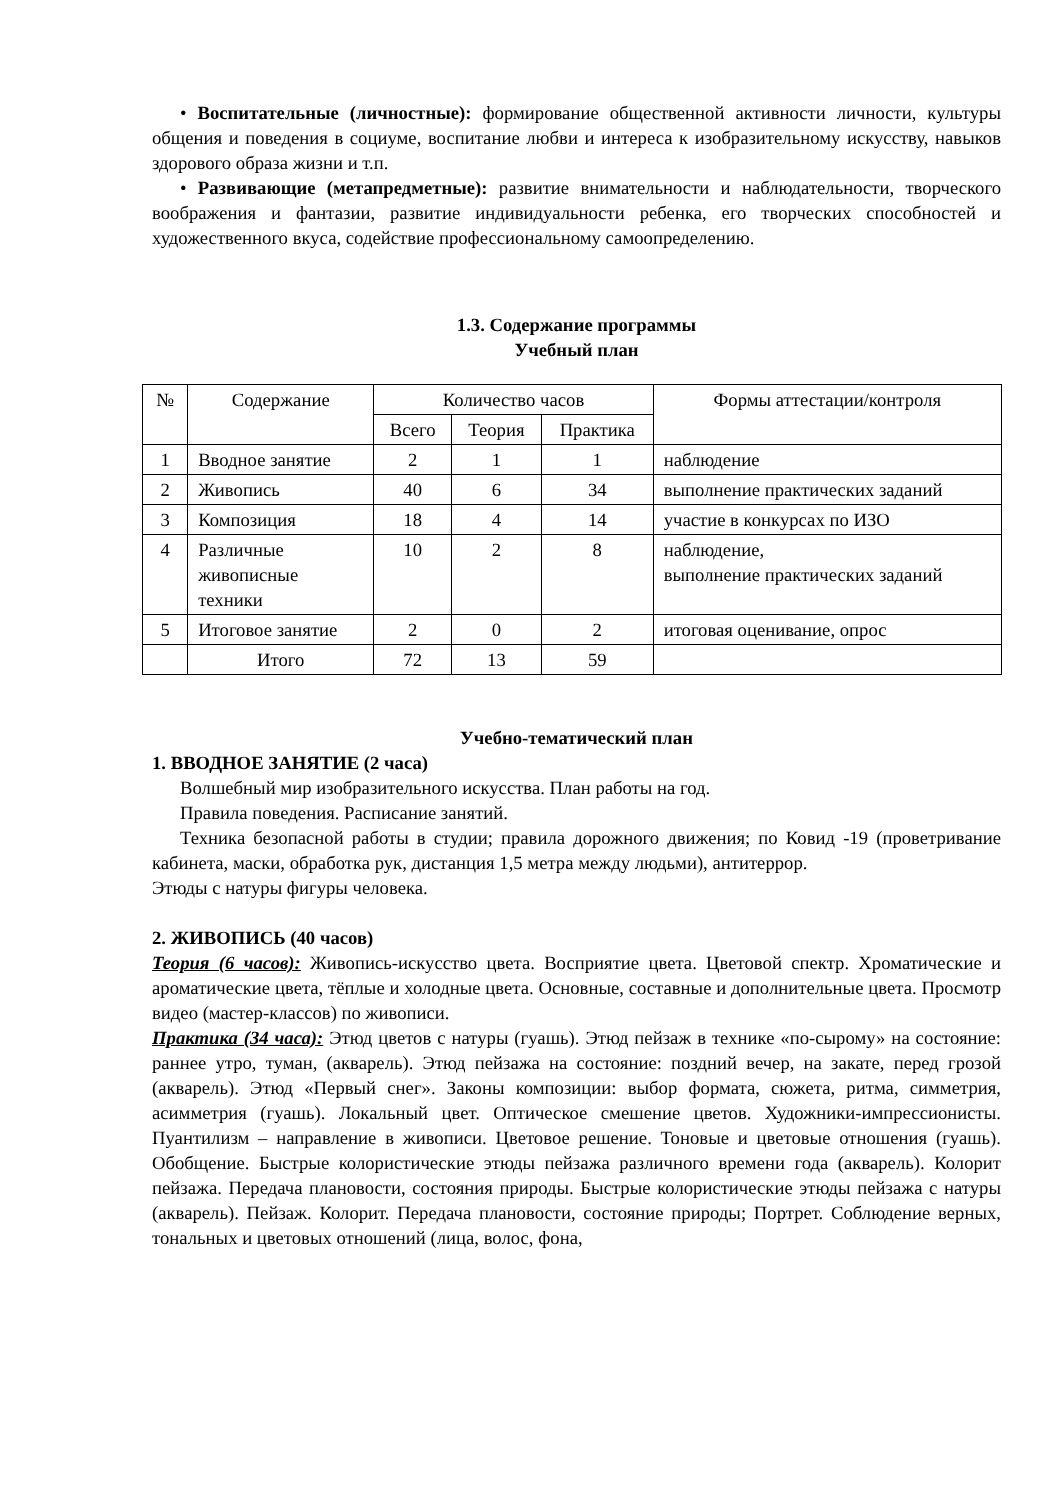• Воспитательные (личностные): формирование общественной активности личности, культуры общения и поведения в социуме, воспитание любви и интереса к изобразительному искусству, навыков здорового образа жизни и т.п.
• Развивающие (метапредметные): развитие внимательности и наблюдательности, творческого воображения и фантазии, развитие индивидуальности ребенка, его творческих способностей и художественного вкуса, содействие профессиональному самоопределению.
1.3. Содержание программы
Учебный план
| № | Содержание | Количество часов | | | Формы аттестации/контроля |
| --- | --- | --- | --- | --- | --- |
| | | Всего | Теория | Практика | |
| 1 | Вводное занятие | 2 | 1 | 1 | наблюдение |
| 2 | Живопись | 40 | 6 | 34 | выполнение практических заданий |
| 3 | Композиция | 18 | 4 | 14 | участие в конкурсах по ИЗО |
| 4 | Различные живописные техники | 10 | 2 | 8 | наблюдение, выполнение практических заданий |
| 5 | Итоговое занятие | 2 | 0 | 2 | итоговая оценивание, опрос |
| | Итого | 72 | 13 | 59 | |
Учебно-тематический план
1. ВВОДНОЕ ЗАНЯТИЕ (2 часа)
Волшебный мир изобразительного искусства. План работы на год.
Правила поведения. Расписание занятий.
Техника безопасной работы в студии; правила дорожного движения; по Ковид -19 (проветривание кабинета, маски, обработка рук, дистанция 1,5 метра между людьми), антитеррор.
Этюды с натуры фигуры человека.
2. ЖИВОПИСЬ (40 часов)
Теория (6 часов): Живопись-искусство цвета. Восприятие цвета. Цветовой спектр. Хроматические и ароматические цвета, тёплые и холодные цвета. Основные, составные и дополнительные цвета. Просмотр видео (мастер-классов) по живописи.
Практика (34 часа): Этюд цветов с натуры (гуашь). Этюд пейзаж в технике «по-сырому» на состояние: раннее утро, туман, (акварель). Этюд пейзажа на состояние: поздний вечер, на закате, перед грозой (акварель). Этюд «Первый снег». Законы композиции: выбор формата, сюжета, ритма, симметрия, асимметрия (гуашь). Локальный цвет. Оптическое смешение цветов. Художники-импрессионисты. Пуантилизм – направление в живописи. Цветовое решение. Тоновые и цветовые отношения (гуашь). Обобщение. Быстрые колористические этюды пейзажа различного времени года (акварель). Колорит пейзажа. Передача плановости, состояния природы. Быстрые колористические этюды пейзажа с натуры (акварель). Пейзаж. Колорит. Передача плановости, состояние природы; Портрет. Соблюдение верных, тональных и цветовых отношений (лица, волос, фона,